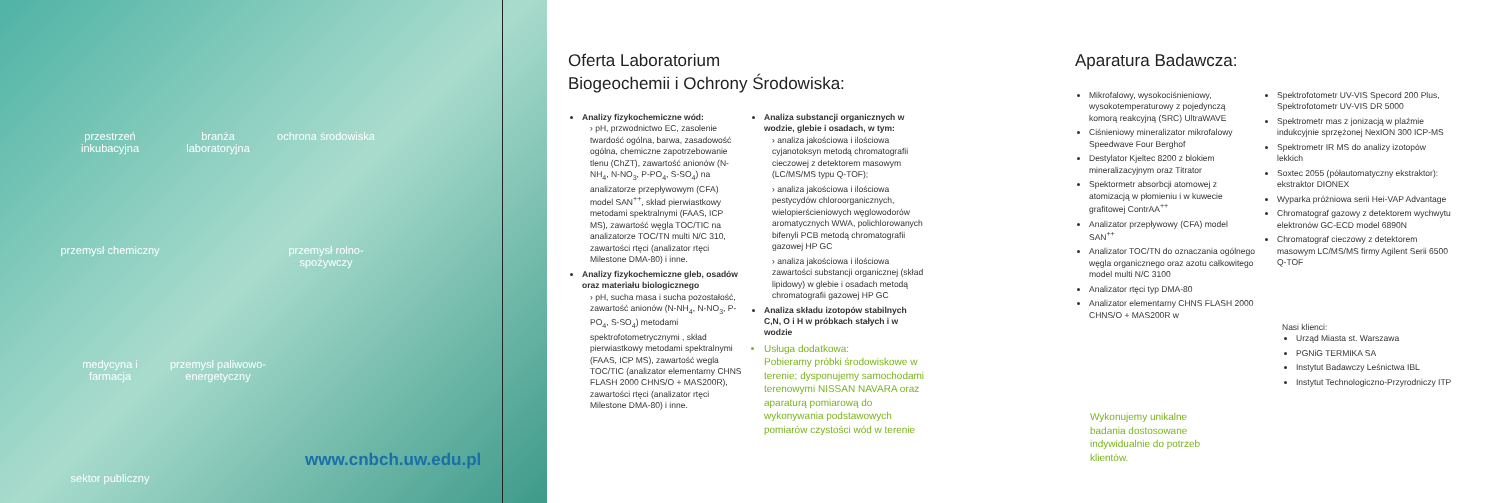przestrzeń inkubacyjna
branża laboratoryjna
ochrona środowiska
przemysł chemiczny
przemysł rolno-spożywczy
medycyna i farmacja
przemysł paliwowo-energetyczny
sektor publiczny
www.cnbch.uw.edu.pl
Oferta Laboratorium
Biogeochemii i Ochrony Środowiska:
Analizy fizykochemiczne wód:
› pH, przwodnictwo EC, zasolenie twardość ogólna, barwa, zasadowość ogólna, chemiczne zapotrzebowanie tlenu (ChZT), zawartość anionów (N-NH<sub>4</sub>, N-NO<sub>3</sub>, P-PO<sub>4</sub>, S-SO<sub>4</sub>) na analizatorze przepływowym (CFA) model SAN<sup>++</sup>, skład pierwiastkowy metodami spektralnymi (FAAS, ICP MS), zawartość węgla TOC/TIC na analizatorze TOC/TN multi N/C 310, zawartości rtęci (analizator rtęci Milestone DMA-80) i inne.
Analizy fizykochemiczne gleb, osadów oraz materiału biologicznego
› pH, sucha masa i sucha pozostałość, zawartość anionów (N-NH<sub>4</sub>, N-NO<sub>3</sub>, P-PO<sub>4</sub>, S-SO<sub>4</sub>) metodami spektrofotometrycznymi , skład pierwiastkowy metodami spektralnymi (FAAS, ICP MS), zawartość wegla TOC/TIC (analizator elementarny CHNS FLASH 2000 CHNS/O + MAS200R), zawartości rtęci (analizator rtęci Milestone DMA-80) i inne.
Analiza substancji organicznych w wodzie, glebie i osadach, w tym:
› analiza jakościowa i ilościowa cyjanotoksyn metodą chromatografii cieczowej z detektorem masowym (LC/MS/MS typu Q-TOF);
› analiza jakościowa i ilościowa pestycydów chloroorganicznych, wielopierścieniowych węglowodorów aromatycznych WWA, polichlorowanych bifenyli PCB metodą chromatografii gazowej HP GC
› analiza jakościowa i ilościowa zawartości substancji organicznej (skład lipidowy) w glebie i osadach metodą chromatografii gazowej HP GC
Analiza składu izotopów stabilnych C,N, O i H w próbkach stałych i w wodzie
Usługa dodatkowa:
Pobieramy próbki środowiskowe w terenie; dysponujemy samochodami terenowymi NISSAN NAVARA oraz aparaturą pomiarową do wykonywania podstawowych pomiarów czystości wód w terenie
Aparatura Badawcza:
Mikrofalowy, wysokociśnieniowy, wysokotemperaturowy z pojedynczą komorą reakcyjną (SRC) UltraWAVE
Ciśnieniowy mineralizator mikrofalowy Speedwave Four Berghof
Destylator Kjeltec 8200 z blokiem mineralizacyjnym oraz Titrator
Spektormetr absorbcji atomowej z atomizacją w płomieniu i w kuwecie grafitowej ContrAA<sup>++</sup>
Analizator przepływowy (CFA) model SAN<sup>++</sup>
Analizator TOC/TN do oznaczania ogólnego węgla organicznego oraz azotu całkowitego model multi N/C 3100
Analizator rtęci typ DMA-80
Analizator elementarny CHNS FLASH 2000 CHNS/O + MAS200R w
Spektrofotometr UV-VIS Specord 200 Plus, Spektrofotometr UV-VIS DR 5000
Spektrometr mas z jonizacją w plaźmie indukcyjnie sprzężonej NexION 300 ICP-MS
Spektrometr IR MS do analizy izotopów lekkich
Soxtec 2055 (półautomatyczny ekstraktor): ekstraktor DIONEX
Wyparka próżniowa serii Hei-VAP Advantage
Chromatograf gazowy z detektorem wychwytu elektronów GC-ECD model 6890N
Chromatograf cieczowy z detektorem masowym LC/MS/MS firmy Agilent Serii 6500 Q-TOF
Wykonujemy unikalne badania dostosowane indywidualnie do potrzeb klientów.
Nasi klienci:
Urząd Miasta st. Warszawa
PGNiG TERMIKA SA
Instytut Badawczy Leśnictwa IBL
Instytut Technologiczno-Przyrodniczy ITP